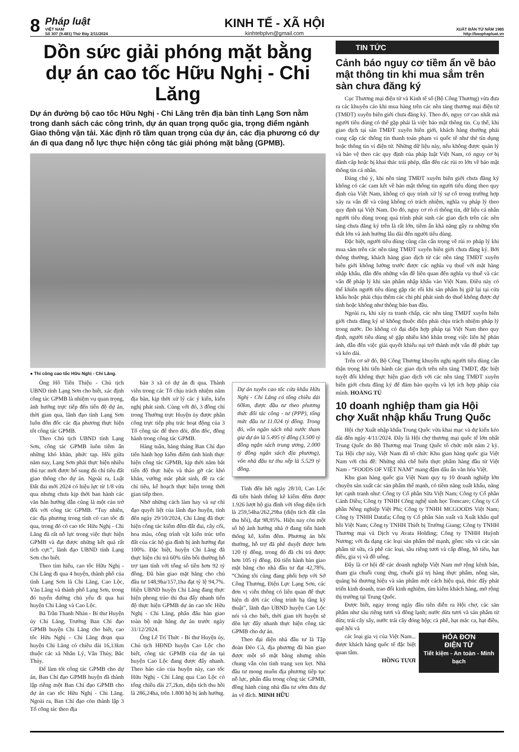8
Pháp luật
VIỆT NAM
Số 307 (9.481) Thứ Bảy 2/11/2024
KINH TẾ - XÃ HỘI
kinhtebplvn@gmail.com
XUẤT BẢN TỪ NĂM 1985
http://baophapluat.vn
Dồn sức giải phóng mặt bằng dự án cao tốc Hữu Nghị - Chi Lăng
Dự án đường bộ cao tốc Hữu Nghị - Chi Lăng trên địa bàn tỉnh Lạng Sơn nằm trong danh sách các công trình, dự án quan trọng quốc gia, trọng điểm ngành Giao thông vận tải. Xác định rõ tầm quan trọng của dự án, các địa phương có dự án đi qua đang nỗ lực thực hiện công tác giải phóng mặt bằng (GPMB).
● Thi công cao tốc Hữu Nghị - Chi Lăng.
Ông Hồ Tiến Thiệu - Chủ tịch UBND tỉnh Lạng Sơn cho biết, xác định công tác GPMB là nhiệm vụ quan trọng, ảnh hưởng trực tiếp đến tiến độ dự án, thời gian qua, lãnh đạo tỉnh Lạng Sơn luôn đôn đốc các địa phương thực hiện tốt công tác GPMB.
Theo Chủ tịch UBND tỉnh Lạng Sơn, công tác GPMB luôn tiềm ẩn những khó khăn, phức tạp. Hồi giữa năm nay, Lạng Sơn phải thực hiện nhiều thủ tục mới được bổ sung đủ chỉ tiêu đất giao thông cho dự án. Ngoài ra, Luật Đất đai mới 2024 có hiệu lực từ 1/8 vừa qua nhưng chưa kịp thời ban hành các văn bản hướng dẫn cũng là một cản trở đối với công tác GPMB. “Tuy nhiên, các địa phương trong tỉnh có cao tốc đi qua, trong đó có cao tốc Hữu Nghị - Chi Lăng đã rất nỗ lực trong việc thực hiện GPMB và đạt được những kết quả rất tích cực”, lãnh đạo UBND tỉnh Lạng Sơn cho biết.
Theo tìm hiểu, cao tốc Hữu Nghị - Chi Lăng đi qua 4 huyện, thành phố của tỉnh Lạng Sơn là Chi Lăng, Cao Lộc, Văn Lãng và thành phố Lạng Sơn, trong đó tuyến đường chủ yếu đi qua hai huyện Chi Lăng và Cao Lộc.
Bà Trần Thanh Nhàn - Bí thư Huyện ủy Chi Lăng, Trưởng Ban Chỉ đạo GPMB huyện Chi Lăng cho biết, cao tốc Hữu Nghị - Chi Lăng đoạn qua huyện Chi Lăng có chiều dài 16,13km thuộc các xã Nhân Lý, Vân Thủy, Bắc Thủy.
Để làm tốt công tác GPMB cho dự án, Ban Chỉ đạo GPMB huyện đã thành lập riêng một Ban Chỉ đạo GPMB cho dự án cao tốc Hữu Nghị - Chi Lăng. Ngoài ra, Ban Chỉ đạo còn thành lập 3 Tổ công tác theo địa
bàn 3 xã có dự án đi qua. Thành viên trong các Tổ chịu trách nhiệm nắm địa bàn, kịp thời xử lý các ý kiến, kiến nghị phát sinh. Cùng với đó, 3 đồng chí trong Thường trực Huyện ủy được phân công trực tiếp phụ trác hoạt động của 3 Tổ công tác để theo dõi, đôn đốc, đồng hành trong công tác GPMB.
Hàng tuần, hàng tháng Ban Chỉ đạo tiến hành họp kiểm điểm tình hình thực hiện công tác GPMB, kịp thời nắm bắt tiến độ thực hiện và tháo gỡ các khó khăn, vướng mắc phát sinh, đề ra các chỉ tiêu, kế hoạch thực hiện trong thời gian tiếp theo.
Nhờ những cách làm hay và sự chỉ đạo quyết liệt của lãnh đạo huyện, tính đến ngày 29/10/2024, Chi Lăng đã thực hiện công tác kiểm đếm đất đai, cây cối, hoa màu, công trình vật kiến trúc trên đất của các hộ gia đình bị ảnh hưởng đạt 100%. Đặc biệt, huyện Chi Lăng đã thực hiện chi trả 60% tiền bồi thường hỗ trợ tạm tính với tổng số tiền hơn 92 tỷ đồng. Đã bàn giao mặt bằng cho chủ đầu tư 148,9ha/157,1ha đạt tỷ lệ 94,7%. Hiện UBND huyện Chi Lăng đang thực hiện phong trào thi đua đẩy nhanh tiến độ thực hiện GPMB dự án cao tốc Hữu Nghị - Chi Lăng, phấn đấu bàn giao toàn bộ mặt bằng dự án trước ngày 31/12/2024.
Ông Lê Trí Thức - Bí thư Huyện ủy, Chủ tịch HĐND huyện Cao Lộc cho biết, công tác GPMB của dự án tại huyện Cao Lộc đang được đẩy nhanh. Theo báo cáo của huyện này, cao tốc Hữu Nghị - Chi Lăng qua Cao Lộc có tổng chiều dài 27,2km, diện tích thu hồi là 286,24ha, trên 1.800 hộ bị ảnh hưởng.
Dự án tuyến cao tốc cửa khẩu Hữu Nghị - Chi Lăng có tổng chiều dài 60km, được đầu tư theo phương thức đối tác công - tư (PPP), tổng mức đầu tư 11.024 tỷ đồng. Trong đó, vốn ngân sách nhà nước tham gia dự án là 5.495 tỷ đồng (3.500 tỷ đồng ngân sách trung ương, 2.000 tỷ đồng ngân sách địa phương), vốn nhà đầu tư thu xếp là 5.529 tỷ đồng.
Tính đến hết ngày 28/10, Cao Lộc đã tiến hành thống kê kiểm đếm được 1.926 lượt hộ gia đình với tổng diện tích là 259,54ha/262,29ha (diện tích đất cần thu hồi), đạt 98,95%. Hiện nay còn một số hộ ảnh hưởng nhà ở đang tiến hành thống kê, kiểm đếm. Phương án bồi thường, hỗ trợ đã phê duyệt được hơn 120 tỷ đồng, trong đó đã chi trả được hơn 105 tỷ đồng. Đã tiến hành bàn giao mặt bằng cho nhà đầu tư đạt 42,78%. “Chúng tôi cũng đang phối hợp với Sở Công Thương, Điện Lực Lạng Sơn, các đơn vị viễn thông có liên quan để thực hiện di dời các công trình hạ tầng kỹ thuật”, lãnh đạo UBND huyện Cao Lộc nói và cho biết, thời gian tới huyện sẽ dồn lực đẩy nhanh thực hiện công tác GPMB cho dự án.
Theo đại diện nhà đầu tư là Tập đoàn Đèo Cả, địa phương đã bàn giao được một số mặt bằng nhưng nhìn chung vẫn còn tình trạng xen kẹt. Nhà đầu tư mong muốn địa phương tiếp tục nỗ lực, phấn đấu trong công tác GPMB, đồng hành cùng nhà đầu tư sớm đưa dự án về đích. MINH HỮU
TIN TỨC
Cảnh báo nguy cơ tiềm ẩn về bảo mật thông tin khi mua sắm trên sàn chưa đăng ký
Cục Thương mại điện tử và Kinh tế số (Bộ Công Thương) vừa đưa ra các khuyến cáo khi mua hàng trên các nền tảng thương mại điện tử (TMĐT) xuyên biên giới chưa đăng ký. Theo đó, nguy cơ cao nhất mà người tiêu dùng có thể gặp phải là việc bảo mật thông tin. Cụ thể, khi giao dịch tại sàn TMĐT xuyên biên giới, khách hàng thường phải cung cấp các thông tin thanh toán phạm vi quốc tế như thẻ tín dụng hoặc thông tin ví điện tử. Những dữ liệu này, nếu không được quản lý và bảo vệ theo các quy định của pháp luật Việt Nam, có nguy cơ bị đánh cắp hoặc bị khai thác trái phép, dẫn đến các rủi ro lớn về bảo mật thông tin cá nhân.
Đáng chú ý, khi nền tảng TMĐT xuyên biên giới chưa đăng ký không có các cam kết về bảo mật thông tin người tiêu dùng theo quy định của Việt Nam, không có quy trình xử lý sự cố trong trường hợp xảy ra vấn đề và cũng không có trách nhiệm, nghĩa vụ pháp lý theo quy định tại Việt Nam. Do đó, nguy cơ rò rỉ thông tin, dữ liệu cá nhân người tiêu dùng trong quá trình phát sinh các giao dịch trên các nền tảng chưa đăng ký trên là rất lớn, tiềm ẩn khả năng gây ra những tổn thất lớn và ảnh hưởng lâu dài đến người tiêu dùng.
Đặc biệt, người tiêu dùng cũng cần cẩn trọng về rủi ro pháp lý khi mua sắm trên các nền tảng TMĐT xuyên biên giới chưa đăng ký. Bởi thông thường, khách hàng giao dịch từ các nền tảng TMĐT xuyên biên giới không lường trước được các nghĩa vụ thuế với mặt hàng nhập khẩu, dẫn đến những vấn đề liên quan đến nghĩa vụ thuế và các vấn đề pháp lý khi sản phẩm nhập khẩu vào Việt Nam. Điều này có thể khiến người tiêu dùng gặp rắc rối khi sản phẩm bị giữ lại tại cửa khẩu hoặc phải chịu thêm các chi phí phát sinh do thuế không được dự tính hoặc không như thông báo ban đầu.
Ngoài ra, khi xảy ra tranh chấp, các nền tảng TMĐT xuyên biên giới chưa đăng ký sẽ không thuộc diện phải chịu trách nhiệm pháp lý trong nước. Do không có đại diện hợp pháp tại Việt Nam theo quy định, người tiêu dùng sẽ gặp nhiều khó khăn trong việc liên hệ phản ánh, dẫn đến việc giải quyết khiếu nại trở thành một vấn đề phức tạp và kéo dài.
Trên cơ sở đó, Bộ Công Thương khuyến nghị người tiêu dùng cần thận trọng khi tiến hành các giao dịch trên nền tảng TMĐT, đặc biệt tuyệt đối không thực hiện giao dịch với các nền tảng TMĐT xuyên biên giới chưa đăng ký để đảm bảo quyền và lợi ích hợp pháp của mình. HOÀNG TÚ
10 doanh nghiệp tham gia Hội chợ Xuất nhập khẩu Trung Quốc
Hội chợ Xuất nhập khẩu Trung Quốc vừa khai mạc và dự kiến kéo dài đến ngày 4/11/2024. Đây là Hội chợ thương mại quốc tế lớn nhất Trung Quốc do Bộ Thương mại Trung Quốc tổ chức một năm 2 kỳ. Tại Hội chợ này, Việt Nam đã tổ chức Khu gian hàng quốc gia Việt Nam với chủ đề: Những nhà chế biến thực phẩm hàng đầu từ Việt Nam - “FOODS OF VIỆT NAM” mang đậm dấu ấn văn hóa Việt.
Khu gian hàng quốc gia Việt Nam quy tụ 10 doanh nghiệp lớn chuyên sản xuất các sản phẩm thế mạnh, có tiềm năng xuất khẩu, năng lực cạnh tranh như: Công ty Cổ phần Sữa Việt Nam; Công ty Cổ phần Cánh Diều; Công ty TNHH Công nghệ sinh học Tomcare; Công ty Cổ phần Nông nghiệp Việt Phi; Công ty TNHH MCGOODS Việt Nam; Công ty TNHH Datafa; Công ty Cổ phần Sản xuất và Xuất khẩu quế hồi Việt Nam; Công ty TNHH Thiết bị Trường Giang; Công ty TNHH Thương mại và Dịch vụ Avata Holding; Công ty TNHH Huỳnh Nương; với đa dạng các loại sản phẩm thế mạnh, gồm: sữa và các sản phẩm từ sữa, cà phê các loại, sầu riêng tươi và cấp đông, hồ tiêu, hạt điều, gia vị và đồ uống.
Đây là cơ hội để các doanh nghiệp Việt Nam mở rộng kênh bán, tham gia chuỗi cung ứng, chuỗi giá trị hàng thực phẩm, nông sản, quảng bá thương hiệu và sản phẩm một cách hiệu quả, thúc đẩy phát triển kinh doanh, trao đổi kinh nghiệm, tìm kiếm khách hàng, mở rộng thị trường tại Trung Quốc.
Được biết, ngay trong ngày đầu tiên diễn ra Hội chợ, các sản phẩm như sầu riêng tươi và đông lạnh; nước dừa tươi và sản phẩm từ dừa; trái cây sấy, nước trái cây đóng hộp; cà phê, hạt mắc ca, hạt điều, quế hồi và
HÓA ĐƠN
ĐIỆN TỬ
Tiết kiệm - An toàn - Minh bạch
các loại gia vị của Việt Nam... được khách hàng quốc tế đặc biệt quan tâm.
HỒNG TƯƠI